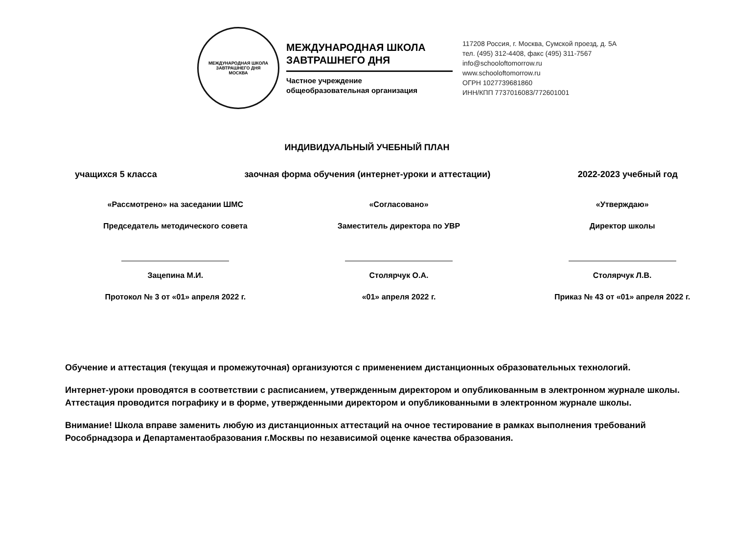МЕЖДУНАРОДНАЯ ШКОЛА ЗАВТРАШНЕГО ДНЯ
МОСКВА
МЕЖДУНАРОДНАЯ ШКОЛА ЗАВТРАШНЕГО ДНЯ
Частное учреждение
общеобразовательная организация
117208 Россия, г. Москва, Сумской проезд, д. 5А
тел. (495) 312-4408, факс (495) 311-7567
info@schooloftomorrow.ru
www.schooloftomorrow.ru
ОГРН 1027739681860
ИНН/КПП 7737016083/772601001
ИНДИВИДУАЛЬНЫЙ УЧЕБНЫЙ ПЛАН
учащихся 5 класса заочная форма обучения (интернет-уроки и аттестации) 2022-2023 учебный год
«Рассмотрено» на заседании ШМС
Председатель методического совета Зацепина М.И.
Протокол № 3 от «01» апреля 2022 г.
«Согласовано»
Заместитель директора по УВР Столярчук О.А.
«01» апреля 2022 г.
«Утверждаю»
Директор школы Столярчук Л.В.
Приказ № 43 от «01» апреля 2022 г.
Обучение и аттестация (текущая и промежуточная) организуются с применением дистанционных образовательных технологий.
Интернет-уроки проводятся в соответствии с расписанием, утвержденным директором и опубликованным в электронном журнале школы. Аттестация проводится пографику и в форме, утвержденными директором и опубликованными в электронном журнале школы.
Внимание! Школа вправе заменить любую из дистанционных аттестаций на очное тестирование в рамках выполнения требований Рособрнадзора и Департаментаобразования г.Москвы по независимой оценке качества образования.